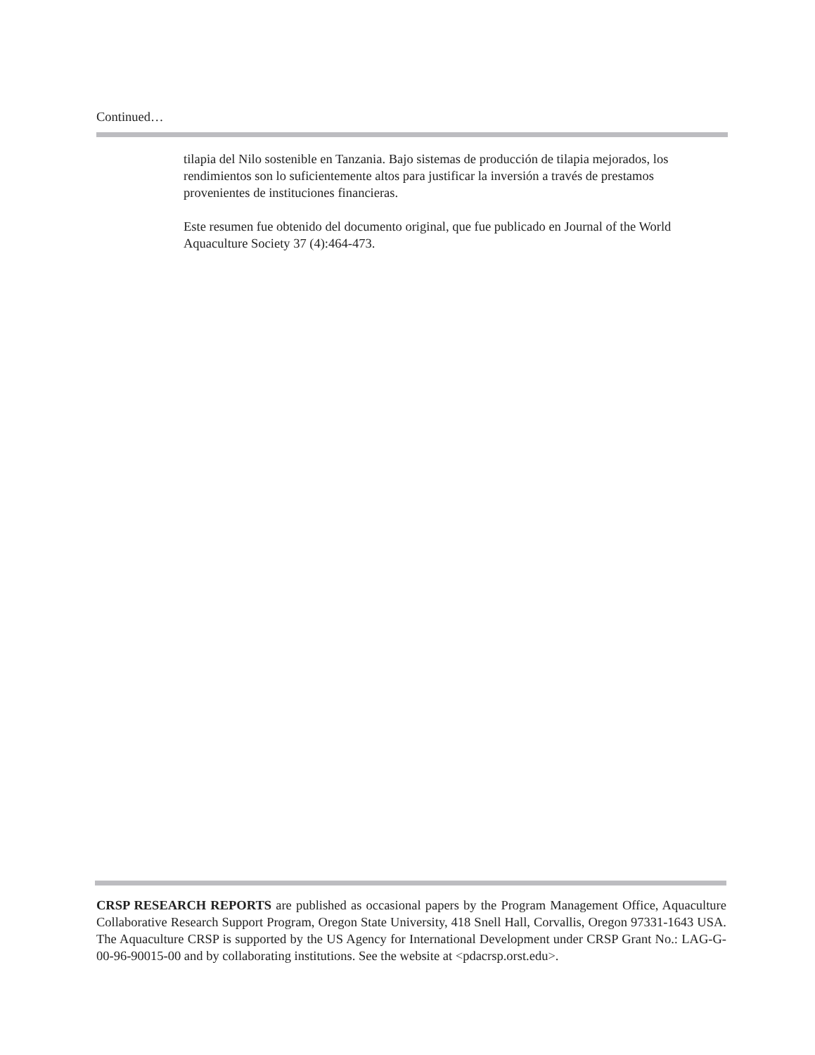Continued…
tilapia del Nilo sostenible en Tanzania. Bajo sistemas de producción de tilapia mejorados, los rendimientos son lo suficientemente altos para justificar la inversión a través de prestamos provenientes de instituciones financieras.
Este resumen fue obtenido del documento original, que fue publicado en Journal of the World Aquaculture Society 37 (4):464-473.
CRSP RESEARCH REPORTS are published as occasional papers by the Program Management Office, Aquaculture Collaborative Research Support Program, Oregon State University, 418 Snell Hall, Corvallis, Oregon 97331-1643 USA. The Aquaculture CRSP is supported by the US Agency for International Development under CRSP Grant No.: LAG-G-00-96-90015-00 and by collaborating institutions. See the website at <pdacrsp.orst.edu>.